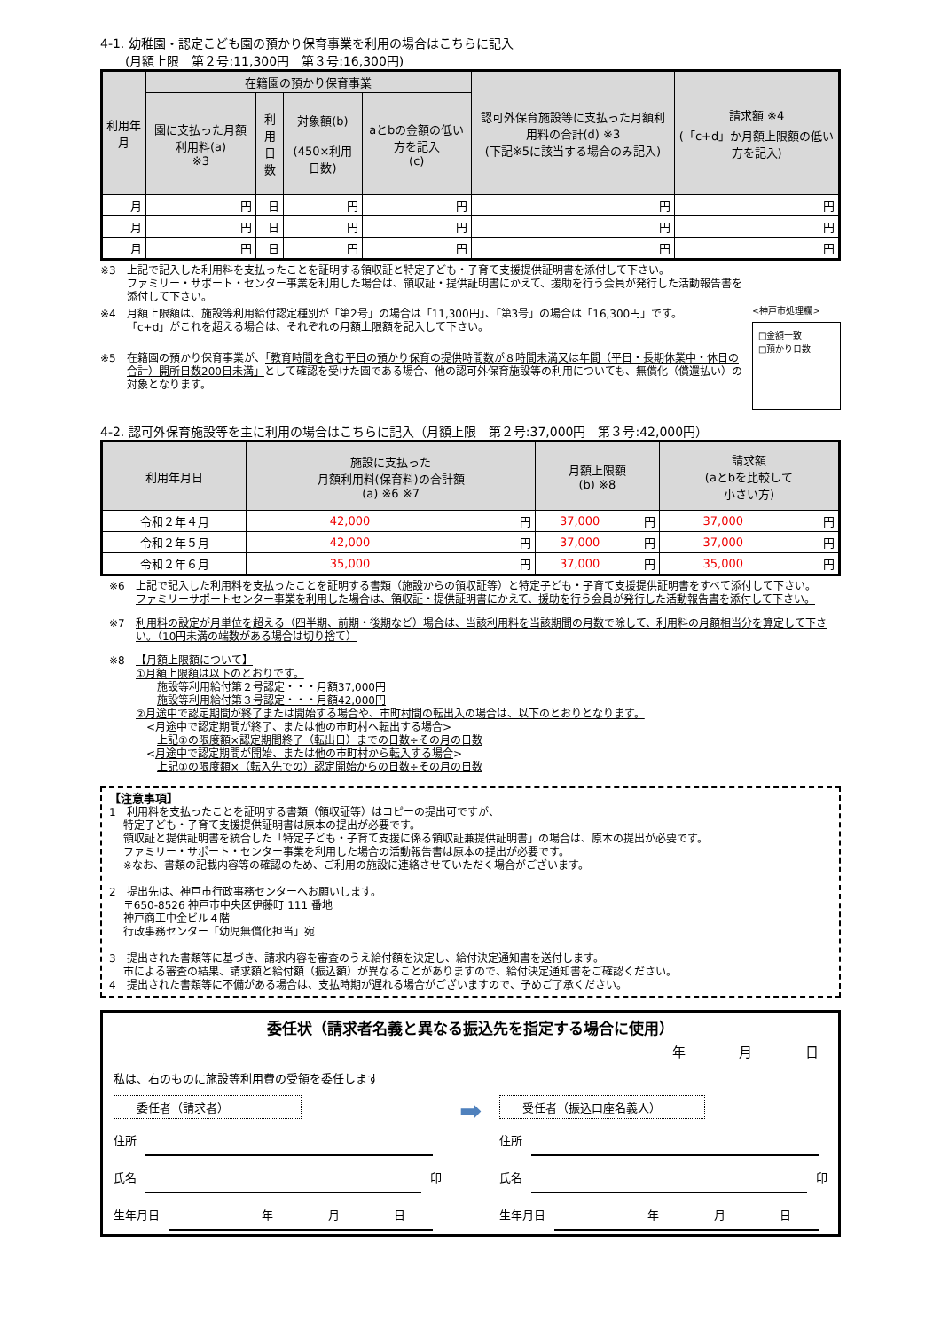4-1. 幼稚園・認定こども園の預かり保育事業を利用の場合はこちらに記入
　　(月額上限　第２号:11,300円　第３号:16,300円)
| 利用年月 | 在籍園の預かり保育事業 | | | | 認可外保育施設等に支払った月額利用料の合計(d) ※3 (下記※5に該当する場合のみ記入) | 請求額 ※4 (「c+d」か月額上限額の低い方を記入) |
| --- | --- | --- | --- | --- | --- | --- |
| | 園に支払った月額利用料(a) ※3 | 利用 日数 | 対象額(b) (450×利用日数) | aとbの金額の低い方を記入 (c) | | |
| 月 | 円 | 日 | 円 | 円 | 円 | 円 |
| 月 | 円 | 日 | 円 | 円 | 円 | 円 |
| 月 | 円 | 日 | 円 | 円 | 円 | 円 |
※3 上記で記入した利用料を支払ったことを証明する領収証と特定子ども・子育て支援提供証明書を添付して下さい。
ファミリー・サポート・センター事業を利用した場合は、領収証・提供証明書にかえて、援助を行う会員が発行した活動報告書を添付して下さい。
※4 月額上限額は、施設等利用給付認定種別が「第2号」の場合は「11,300円」、「第3号」の場合は「16,300円」です。
「c+d」がこれを超える場合は、それぞれの月額上限額を記入して下さい。
※5 在籍園の預かり保育事業が、「教育時間を含む平日の預かり保育の提供時間数が８時間未満又は年間（平日・長期休業中・休日の合計）開所日数200日未満」として確認を受けた園である場合、他の認可外保育施設等の利用についても、無償化（償還払い）の対象となります。
<神戸市処理欄>
□金額一致
□預かり日数
4-2. 認可外保育施設等を主に利用の場合はこちらに記入（月額上限　第２号:37,000円　第３号:42,000円）
| 利用年月日 | 施設に支払った 月額利用料(保育料)の合計額 (a) ※6 ※7 | | 月額上限額 (b) ※8 | | 請求額 (aとbを比較して 小さい方) | |
| --- | --- | --- | --- | --- | --- | --- |
| 令和２年４月 | 42,000 | 円 | 37,000 | 円 | 37,000 | 円 |
| 令和２年５月 | 42,000 | 円 | 37,000 | 円 | 37,000 | 円 |
| 令和２年６月 | 35,000 | 円 | 37,000 | 円 | 35,000 | 円 |
※6 上記で記入した利用料を支払ったことを証明する書類（施設からの領収証等）と特定子ども・子育て支援提供証明書をすべて添付して下さい。
ファミリーサポートセンター事業を利用した場合は、領収証・提供証明書にかえて、援助を行う会員が発行した活動報告書を添付して下さい。
※7 利用料の設定が月単位を超える（四半期、前期・後期など）場合は、当該利用料を当該期間の月数で除して、利用料の月額相当分を算定して下さい。（10円未満の端数がある場合は切り捨て）
※8 【月額上限額について】
①月額上限額は以下のとおりです。
　　施設等利用給付第２号認定・・・月額37,000円
　　施設等利用給付第３号認定・・・月額42,000円
②月途中で認定期間が終了または開始する場合や、市町村間の転出入の場合は、以下のとおりとなります。
　<月途中で認定期間が終了、または他の市町村へ転出する場合>
　　上記①の限度額×認定期間終了（転出日）までの日数÷その月の日数
　<月途中で認定期間が開始、または他の市町村から転入する場合>
　　上記①の限度額×（転入先での）認定開始からの日数÷その月の日数
【注意事項】
1　利用料を支払ったことを証明する書類（領収証等）はコピーの提出可ですが、
　 特定子ども・子育て支援提供証明書は原本の提出が必要です。
　 領収証と提供証明書を統合した「特定子ども・子育て支援に係る領収証兼提供証明書」の場合は、原本の提出が必要です。
　 ファミリー・サポート・センター事業を利用した場合の活動報告書は原本の提出が必要です。
　 ※なお、書類の記載内容等の確認のため、ご利用の施設に連絡させていただく場合がございます。
2　提出先は、神戸市行政事務センターへお願いします。
　 〒650-8526 神戸市中央区伊藤町 111 番地
　 神戸商工中金ビル４階
　 行政事務センター「幼児無償化担当」宛
3　提出された書類等に基づき、請求内容を審査のうえ給付額を決定し、給付決定通知書を送付します。
　 市による審査の結果、請求額と給付額（振込額）が異なることがありますので、給付決定通知書をご確認ください。
4　提出された書類等に不備がある場合は、支払時期が遅れる場合がございますので、予めご了承ください。
委任状（請求者名義と異なる振込先を指定する場合に使用）
年　　　　月　　　　日
私は、右のものに施設等利用費の受領を委任します
委任者（請求者）
住所
氏名 印
生年月日　年 月 日
➡
受任者（振込口座名義人）
住所
氏名 印
生年月日　年 月 日